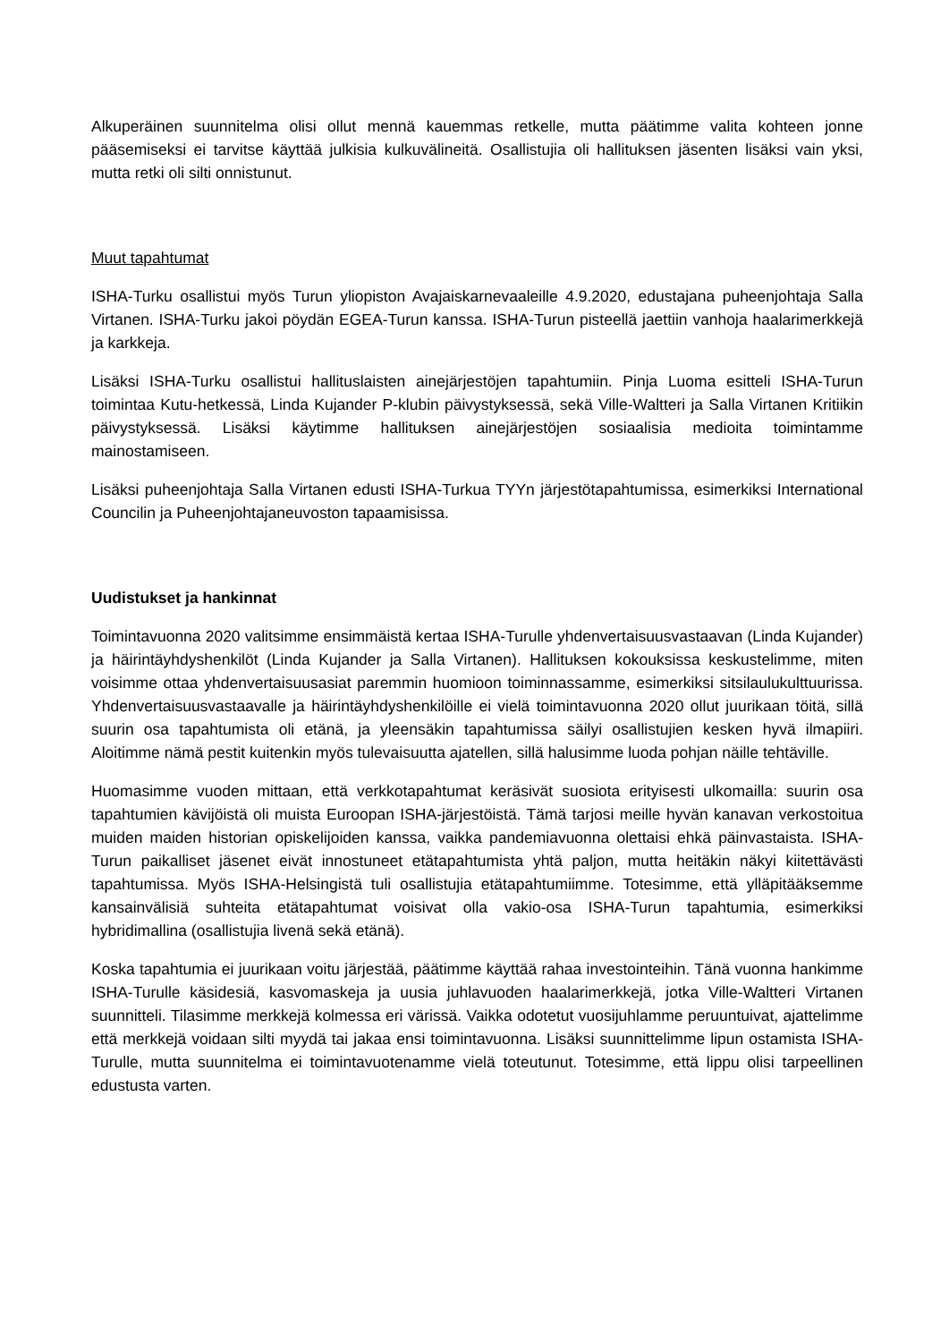Alkuperäinen suunnitelma olisi ollut mennä kauemmas retkelle, mutta päätimme valita kohteen jonne pääsemiseksi ei tarvitse käyttää julkisia kulkuvälineitä. Osallistujia oli hallituksen jäsenten lisäksi vain yksi, mutta retki oli silti onnistunut.
Muut tapahtumat
ISHA-Turku osallistui myös Turun yliopiston Avajaiskarnevaaleille 4.9.2020, edustajana puheenjohtaja Salla Virtanen. ISHA-Turku jakoi pöydän EGEA-Turun kanssa. ISHA-Turun pisteellä jaettiin vanhoja haalarimerkkejä ja karkkeja.
Lisäksi ISHA-Turku osallistui hallituslaisten ainejärjestöjen tapahtumiin. Pinja Luoma esitteli ISHA-Turun toimintaa Kutu-hetkessä, Linda Kujander P-klubin päivystyksessä, sekä Ville-Waltteri ja Salla Virtanen Kritiikin päivystyksessä. Lisäksi käytimme hallituksen ainejärjestöjen sosiaalisia medioita toimintamme mainostamiseen.
Lisäksi puheenjohtaja Salla Virtanen edusti ISHA-Turkua TYYn järjestötapahtumissa, esimerkiksi International Councilin ja Puheenjohtajaneuvoston tapaamisissa.
Uudistukset ja hankinnat
Toimintavuonna 2020 valitsimme ensimmäistä kertaa ISHA-Turulle yhdenvertaisuusvastaavan (Linda Kujander) ja häirintäyhdyshenkilöt (Linda Kujander ja Salla Virtanen). Hallituksen kokouksissa keskustelimme, miten voisimme ottaa yhdenvertaisuusasiat paremmin huomioon toiminnassamme, esimerkiksi sitsilaulukulttuurissa. Yhdenvertaisuusvastaavalle ja häirintäyhdyshenkilöille ei vielä toimintavuonna 2020 ollut juurikaan töitä, sillä suurin osa tapahtumista oli etänä, ja yleensäkin tapahtumissa säilyi osallistujien kesken hyvä ilmapiiri. Aloitimme nämä pestit kuitenkin myös tulevaisuutta ajatellen, sillä halusimme luoda pohjan näille tehtäville.
Huomasimme vuoden mittaan, että verkkotapahtumat keräsivät suosiota erityisesti ulkomailla: suurin osa tapahtumien kävijöistä oli muista Euroopan ISHA-järjestöistä. Tämä tarjosi meille hyvän kanavan verkostoitua muiden maiden historian opiskelijoiden kanssa, vaikka pandemiavuonna olettaisi ehkä päinvastaista. ISHA-Turun paikalliset jäsenet eivät innostuneet etätapahtumista yhtä paljon, mutta heitäkin näkyi kiitettävästi tapahtumissa. Myös ISHA-Helsingistä tuli osallistujia etätapahtumiimme. Totesimme, että ylläpitääksemme kansainvälisiä suhteita etätapahtumat voisivat olla vakio-osa ISHA-Turun tapahtumia, esimerkiksi hybridimallina (osallistujia livenä sekä etänä).
Koska tapahtumia ei juurikaan voitu järjestää, päätimme käyttää rahaa investointeihin. Tänä vuonna hankimme ISHA-Turulle käsidesiä, kasvomaskeja ja uusia juhlavuoden haalarimerkkejä, jotka Ville-Waltteri Virtanen suunnitteli. Tilasimme merkkejä kolmessa eri värissä. Vaikka odotetut vuosijuhlamme peruuntuivat, ajattelimme että merkkejä voidaan silti myydä tai jakaa ensi toimintavuonna. Lisäksi suunnittelimme lipun ostamista ISHA-Turulle, mutta suunnitelma ei toimintavuotenamme vielä toteutunut. Totesimme, että lippu olisi tarpeellinen edustusta varten.